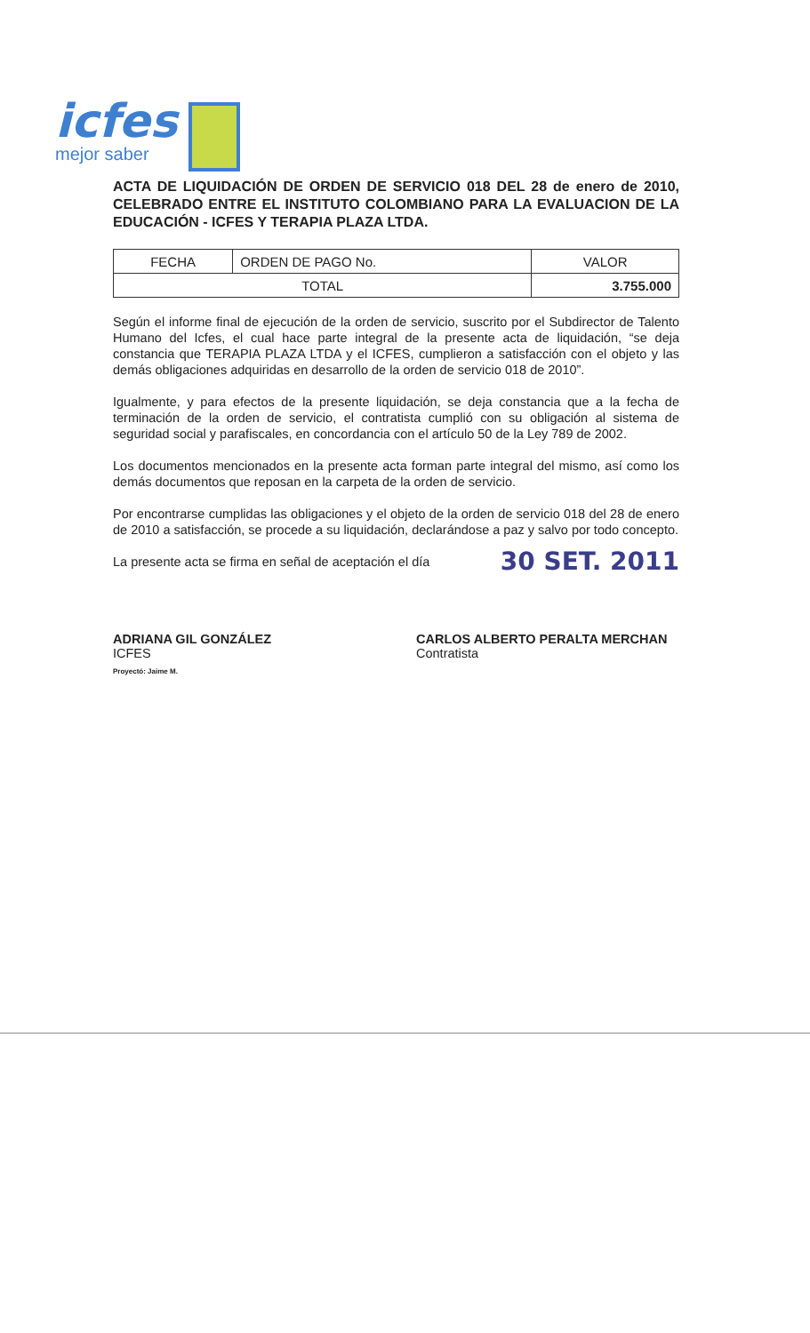icfes
mejor saber
ACTA DE LIQUIDACIÓN DE ORDEN DE SERVICIO 018 DEL 28 de enero de 2010, CELEBRADO ENTRE EL INSTITUTO COLOMBIANO PARA LA EVALUACION DE LA EDUCACIÓN - ICFES Y TERAPIA PLAZA LTDA.
| FECHA | ORDEN DE PAGO No. | VALOR |
| --- | --- | --- |
| TOTAL | | 3.755.000 |
Según el informe final de ejecución de la orden de servicio, suscrito por el Subdirector de Talento Humano del Icfes, el cual hace parte integral de la presente acta de liquidación, “se deja constancia que TERAPIA PLAZA LTDA y el ICFES, cumplieron a satisfacción con el objeto y las demás obligaciones adquiridas en desarrollo de la orden de servicio 018 de 2010”.
Igualmente, y para efectos de la presente liquidación, se deja constancia que a la fecha de terminación de la orden de servicio, el contratista cumplió con su obligación al sistema de seguridad social y parafiscales, en concordancia con el artículo 50 de la Ley 789 de 2002.
Los documentos mencionados en la presente acta forman parte integral del mismo, así como los demás documentos que reposan en la carpeta de la orden de servicio.
Por encontrarse cumplidas las obligaciones y el objeto de la orden de servicio 018 del 28 de enero de 2010 a satisfacción, se procede a su liquidación, declarándose a paz y salvo por todo concepto.
30 SET. 2011 La presente acta se firma en señal de aceptación el día
ADRIANA GIL GONZÁLEZ
ICFES
Proyectó: Jaime M.
CARLOS ALBERTO PERALTA MERCHAN
Contratista